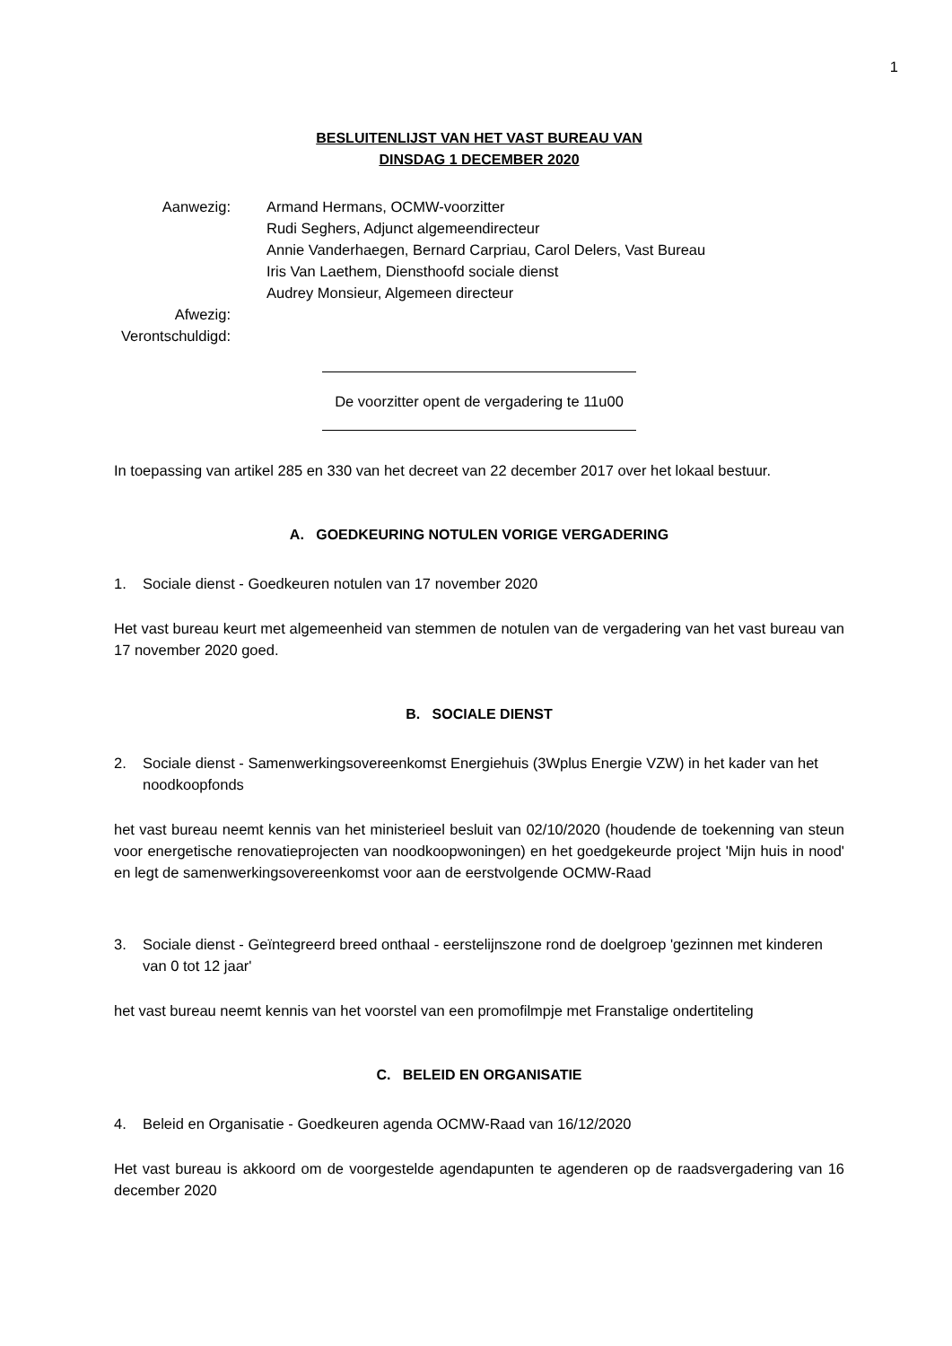1
BESLUITENLIJST VAN HET VAST BUREAU VAN
DINSDAG 1 DECEMBER 2020
Aanwezig:
Armand Hermans, OCMW-voorzitter
Rudi Seghers, Adjunct algemeendirecteur
Annie Vanderhaegen, Bernard Carpriau, Carol Delers, Vast Bureau
Iris Van Laethem, Diensthoofd sociale dienst
Audrey Monsieur, Algemeen directeur
Afwezig:
Verontschuldigd:
De voorzitter opent de vergadering te 11u00
In toepassing van artikel 285 en 330 van het decreet van 22 december 2017 over het lokaal bestuur.
A. GOEDKEURING NOTULEN VORIGE VERGADERING
1. Sociale dienst - Goedkeuren notulen van 17 november 2020
Het vast bureau keurt met algemeenheid van stemmen de notulen van de vergadering van het vast bureau van 17 november 2020 goed.
B. SOCIALE DIENST
2. Sociale dienst - Samenwerkingsovereenkomst Energiehuis (3Wplus Energie VZW) in het kader van het noodkoopfonds
het vast bureau neemt kennis van het ministerieel besluit van 02/10/2020 (houdende de toekenning van steun voor energetische renovatieprojecten van noodkoopwoningen) en het goedgekeurde project 'Mijn huis in nood' en legt de samenwerkingsovereenkomst voor aan de eerstvolgende OCMW-Raad
3. Sociale dienst - Geïntegreerd breed onthaal - eerstelijnszone rond de doelgroep 'gezinnen met kinderen van 0 tot 12 jaar'
het vast bureau neemt kennis van het voorstel van een promofilmpje met Franstalige ondertiteling
C. BELEID EN ORGANISATIE
4. Beleid en Organisatie - Goedkeuren agenda OCMW-Raad van 16/12/2020
Het vast bureau is akkoord om de voorgestelde agendapunten te agenderen op de raadsvergadering van 16 december 2020